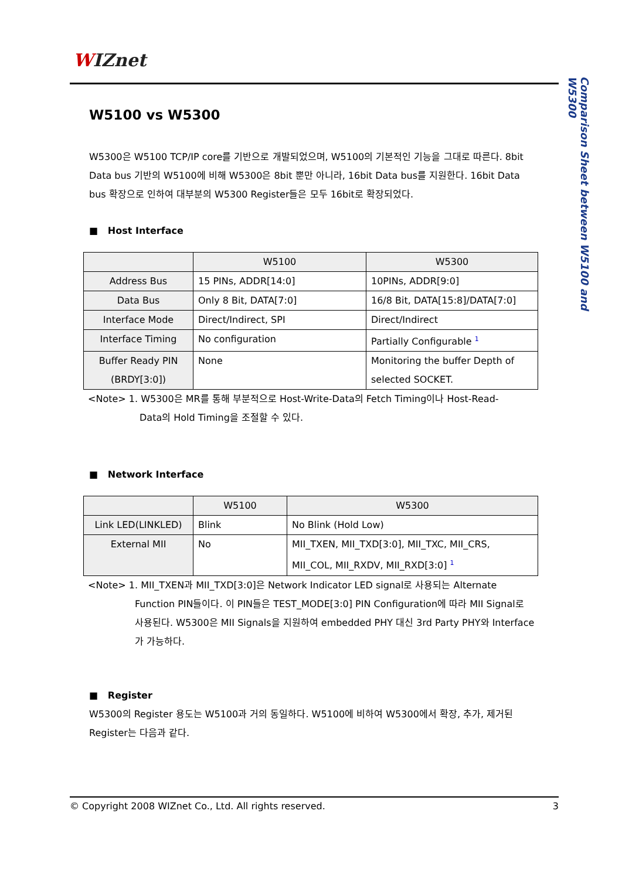WIZnet
Comparison Sheet between W5100 and W5300
W5100 vs W5300
W5300은 W5100 TCP/IP core를 기반으로 개발되었으며, W5100의 기본적인 기능을 그대로 따른다. 8bit Data bus 기반의 W5100에 비해 W5300은 8bit 뿐만 아니라, 16bit Data bus를 지원한다. 16bit Data bus 확장으로 인하여 대부분의 W5300 Register들은 모두 16bit로 확장되었다.
■ Host Interface
| | W5100 | W5300 |
| --- | --- | --- |
| Address Bus | 15 PINs, ADDR[14:0] | 10PINs, ADDR[9:0] |
| Data Bus | Only 8 Bit, DATA[7:0] | 16/8 Bit, DATA[15:8]/DATA[7:0] |
| Interface Mode | Direct/Indirect, SPI | Direct/Indirect |
| Interface Timing | No configuration | Partially Configurable <sup>1</sup> |
| Buffer Ready PIN (BRDY[3:0]) | None | Monitoring the buffer Depth of selected SOCKET. |
<Note> 1. W5300은 MR를 통해 부분적으로 Host-Write-Data의 Fetch Timing이나 Host-Read-
Data의 Hold Timing을 조절할 수 있다.
■ Network Interface
| | W5100 | W5300 |
| --- | --- | --- |
| Link LED(LINKLED) | Blink | No Blink (Hold Low) |
| External MII | No | MII_TXEN, MII_TXD[3:0], MII_TXC, MII_CRS, MII_COL, MII_RXDV, MII_RXD[3:0] <sup>1</sup> |
<Note> 1. MII_TXEN과 MII_TXD[3:0]은 Network Indicator LED signal로 사용되는 Alternate
Function PIN들이다. 이 PIN들은 TEST_MODE[3:0] PIN Configuration에 따라 MII Signal로 사용된다. W5300은 MII Signals을 지원하여 embedded PHY 대신 3rd Party PHY와 Interface가 가능하다.
■ Register
W5300의 Register 용도는 W5100과 거의 동일하다. W5100에 비하여 W5300에서 확장, 추가, 제거된 Register는 다음과 같다.
© Copyright 2008 WIZnet Co., Ltd. All rights reserved. 3